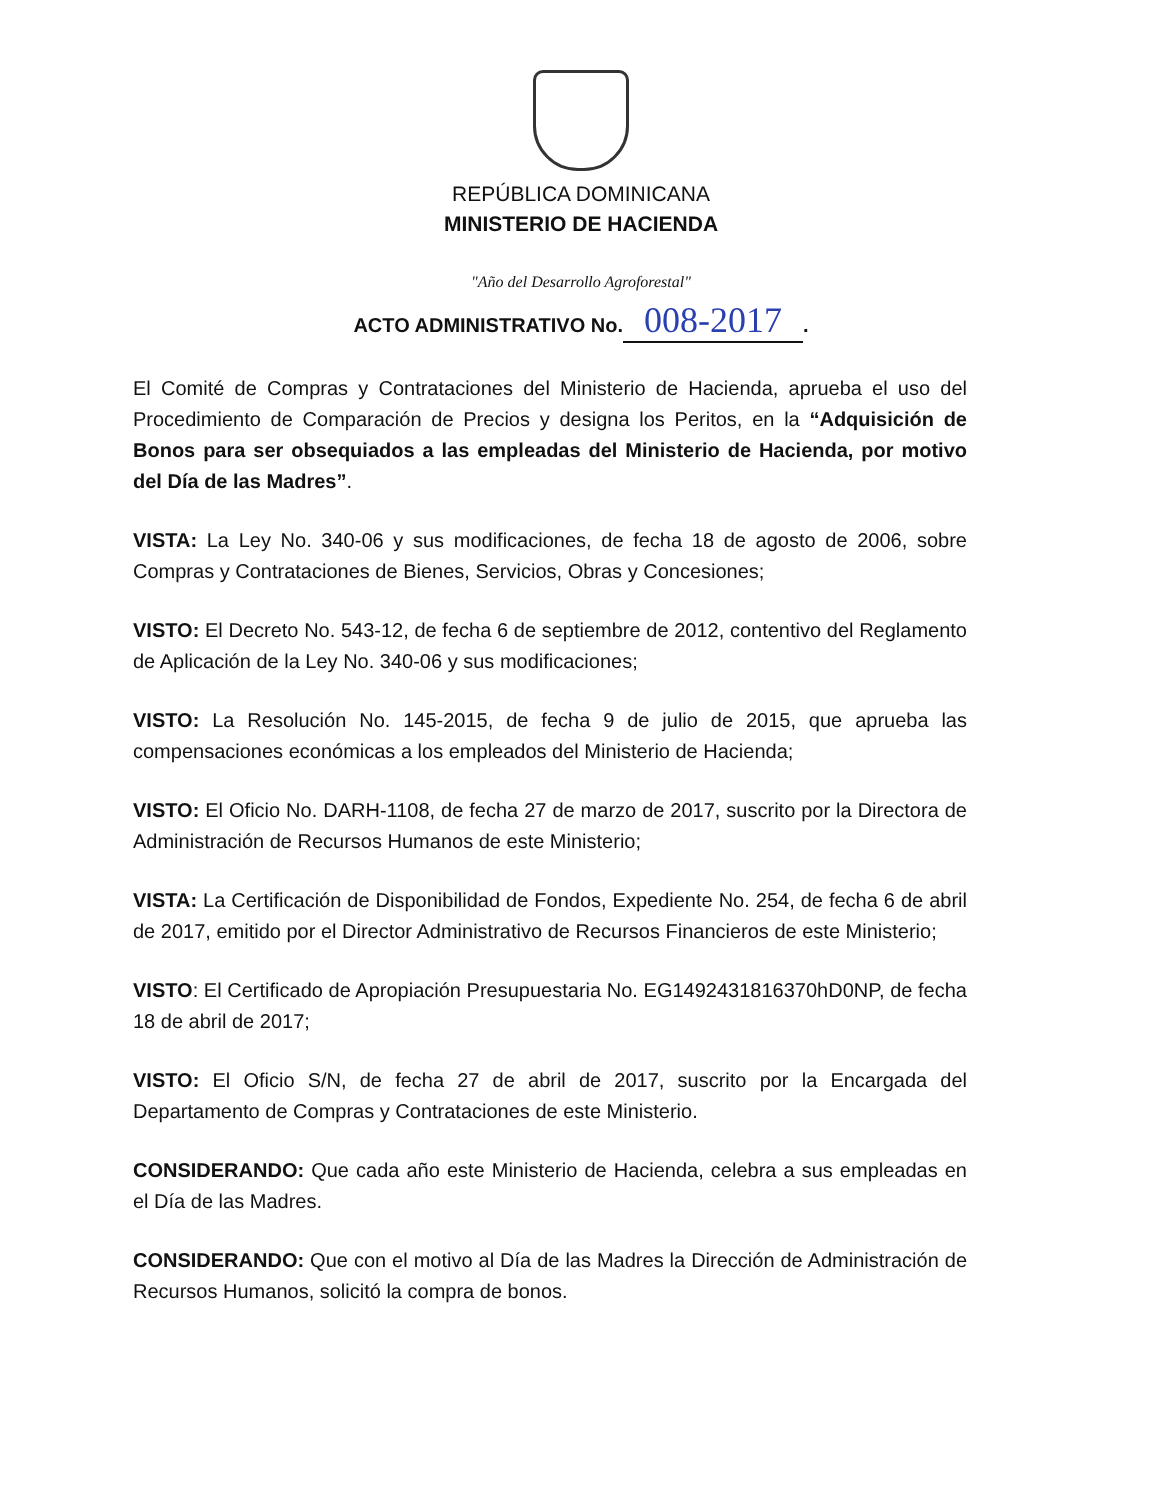REPÚBLICA DOMINICANA
MINISTERIO DE HACIENDA
"Año del Desarrollo Agroforestal"
ACTO ADMINISTRATIVO No. 008-2017.
El Comité de Compras y Contrataciones del Ministerio de Hacienda, aprueba el uso del Procedimiento de Comparación de Precios y designa los Peritos, en la “Adquisición de Bonos para ser obsequiados a las empleadas del Ministerio de Hacienda, por motivo del Día de las Madres”.
VISTA: La Ley No. 340-06 y sus modificaciones, de fecha 18 de agosto de 2006, sobre Compras y Contrataciones de Bienes, Servicios, Obras y Concesiones;
VISTO: El Decreto No. 543-12, de fecha 6 de septiembre de 2012, contentivo del Reglamento de Aplicación de la Ley No. 340-06 y sus modificaciones;
VISTO: La Resolución No. 145-2015, de fecha 9 de julio de 2015, que aprueba las compensaciones económicas a los empleados del Ministerio de Hacienda;
VISTO: El Oficio No. DARH-1108, de fecha 27 de marzo de 2017, suscrito por la Directora de Administración de Recursos Humanos de este Ministerio;
VISTA: La Certificación de Disponibilidad de Fondos, Expediente No. 254, de fecha 6 de abril de 2017, emitido por el Director Administrativo de Recursos Financieros de este Ministerio;
VISTO: El Certificado de Apropiación Presupuestaria No. EG1492431816370hD0NP, de fecha 18 de abril de 2017;
VISTO: El Oficio S/N, de fecha 27 de abril de 2017, suscrito por la Encargada del Departamento de Compras y Contrataciones de este Ministerio.
CONSIDERANDO: Que cada año este Ministerio de Hacienda, celebra a sus empleadas en el Día de las Madres.
CONSIDERANDO: Que con el motivo al Día de las Madres la Dirección de Administración de Recursos Humanos, solicitó la compra de bonos.